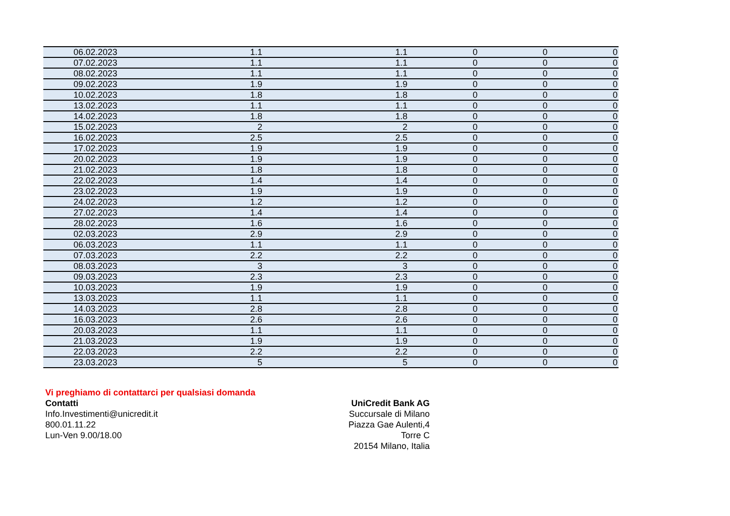| 06.02.2023 | 1.1 | 1.1 | 0 | 0 | 0 |
| 07.02.2023 | 1.1 | 1.1 | 0 | 0 | 0 |
| 08.02.2023 | 1.1 | 1.1 | 0 | 0 | 0 |
| 09.02.2023 | 1.9 | 1.9 | 0 | 0 | 0 |
| 10.02.2023 | 1.8 | 1.8 | 0 | 0 | 0 |
| 13.02.2023 | 1.1 | 1.1 | 0 | 0 | 0 |
| 14.02.2023 | 1.8 | 1.8 | 0 | 0 | 0 |
| 15.02.2023 | 2 | 2 | 0 | 0 | 0 |
| 16.02.2023 | 2.5 | 2.5 | 0 | 0 | 0 |
| 17.02.2023 | 1.9 | 1.9 | 0 | 0 | 0 |
| 20.02.2023 | 1.9 | 1.9 | 0 | 0 | 0 |
| 21.02.2023 | 1.8 | 1.8 | 0 | 0 | 0 |
| 22.02.2023 | 1.4 | 1.4 | 0 | 0 | 0 |
| 23.02.2023 | 1.9 | 1.9 | 0 | 0 | 0 |
| 24.02.2023 | 1.2 | 1.2 | 0 | 0 | 0 |
| 27.02.2023 | 1.4 | 1.4 | 0 | 0 | 0 |
| 28.02.2023 | 1.6 | 1.6 | 0 | 0 | 0 |
| 02.03.2023 | 2.9 | 2.9 | 0 | 0 | 0 |
| 06.03.2023 | 1.1 | 1.1 | 0 | 0 | 0 |
| 07.03.2023 | 2.2 | 2.2 | 0 | 0 | 0 |
| 08.03.2023 | 3 | 3 | 0 | 0 | 0 |
| 09.03.2023 | 2.3 | 2.3 | 0 | 0 | 0 |
| 10.03.2023 | 1.9 | 1.9 | 0 | 0 | 0 |
| 13.03.2023 | 1.1 | 1.1 | 0 | 0 | 0 |
| 14.03.2023 | 2.8 | 2.8 | 0 | 0 | 0 |
| 16.03.2023 | 2.6 | 2.6 | 0 | 0 | 0 |
| 20.03.2023 | 1.1 | 1.1 | 0 | 0 | 0 |
| 21.03.2023 | 1.9 | 1.9 | 0 | 0 | 0 |
| 22.03.2023 | 2.2 | 2.2 | 0 | 0 | 0 |
| 23.03.2023 | 5 | 5 | 0 | 0 | 0 |
Vi preghiamo di contattarci per qualsiasi domanda
Contatti
Info.Investimenti@unicredit.it
800.01.11.22
Lun-Ven 9.00/18.00
UniCredit Bank AG
Succursale di Milano
Piazza Gae Aulenti,4
Torre C
20154 Milano, Italia